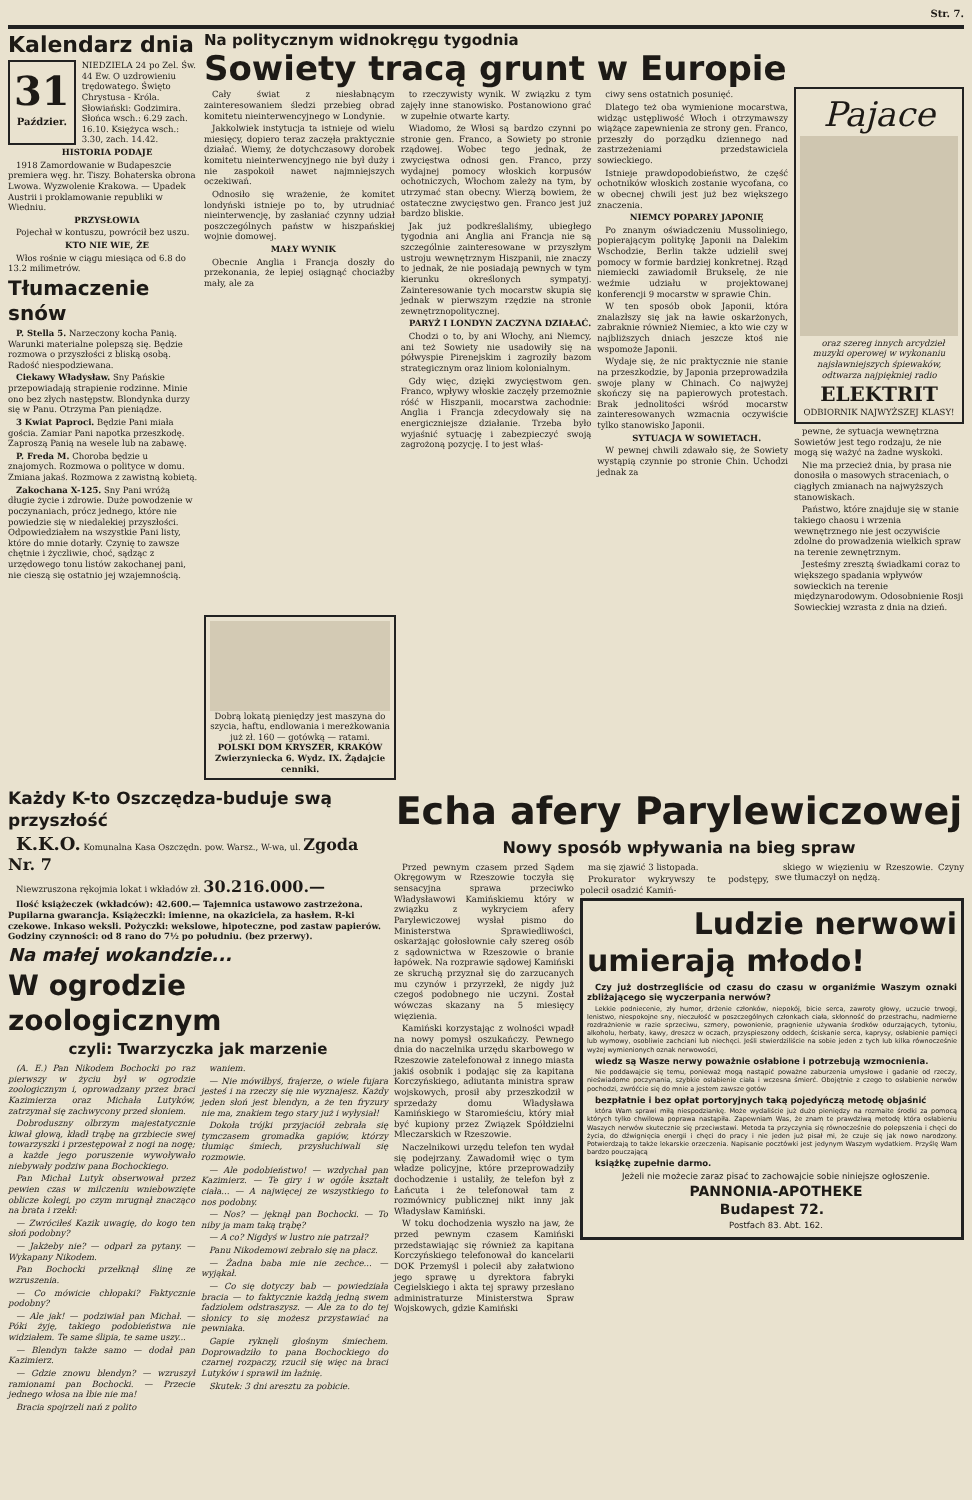Str. 7.
Kalendarz dnia
31
Paździer.
NIEDZIELA 24 po Zel. Św. 44 Ew. O uzdrowieniu trędowatego. Święto Chrystusa - Króla. Słowiański: Godzimira. Słońca wsch.: 6.29 zach. 16.10. Księżyca wsch.: 3.30, zach. 14.42.
HISTORIA PODAJE
1918 Zamordowanie w Budapeszcie premiera węg. hr. Tiszy. Bohaterska obrona Lwowa. Wyzwolenie Krakowa. — Upadek Austrii i proklamowanie republiki w Wiedniu.
PRZYSŁOWIA
Pojechał w kontuszu, powrócił bez uszu.
KTO NIE WIE, ŻE
Włos rośnie w ciągu miesiąca od 6.8 do 13.2 milimetrów.
Tłumaczenie snów
P. Stella 5. Narzeczony kocha Panią. Warunki materialne polepszą się. Będzie rozmowa o przyszłości z bliską osobą. Radość niespodziewana.
Ciekawy Władysław. Sny Pańskie przepowiadają strapienie rodzinne. Minie ono bez złych następstw. Blondynka durzy się w Panu. Otrzyma Pan pieniądze.
3 Kwiat Paproci. Będzie Pani miała gościa. Zamiar Pani napotka przeszkodę. Zaproszą Panią na wesele lub na zabawę.
P. Freda M. Choroba będzie u znajomych. Rozmowa o polityce w domu. Zmiana jakaś. Rozmowa z zawistną kobietą.
Zakochana X-125. Sny Pani wróżą długie życie i zdrowie. Duże powodzenie w poczynaniach, prócz jednego, które nie powiedzie się w niedalekiej przyszłości. Odpowiedziałem na wszystkie Pani listy, które do mnie dotarły. Czynię to zawsze chętnie i życzliwie, choć, sądząc z urzędowego tonu listów zakochanej pani, nie cieszą się ostatnio jej wzajemnością.
Na politycznym widnokręgu tygodnia
Sowiety tracą grunt w Europie
Cały świat z niesłabnącym zainteresowaniem śledzi przebieg obrad komitetu nieinterwencyjnego w Londynie.
Jakkolwiek instytucja ta istnieje od wielu miesięcy, dopiero teraz zaczęła praktycznie działać. Wiemy, że dotychczasowy dorobek komitetu nieinterwencyjnego nie był duży i nie zaspokoił nawet najmniejszych oczekiwań.
Odnosiło się wrażenie, że komitet londyński istnieje po to, by utrudniać nieinterwencję, by zasłaniać czynny udział poszczególnych państw w hiszpańskiej wojnie domowej.
MAŁY WYNIK
Obecnie Anglia i Francja doszły do przekonania, że lepiej osiągnąć chociażby mały, ale za
to rzeczywisty wynik. W związku z tym zajęły inne stanowisko. Postanowiono grać w zupełnie otwarte karty.
Wiadomo, że Włosi są bardzo czynni po stronie gen. Franco, a Sowiety po stronie rządowej. Wobec tego jednak, że zwycięstwa odnosi gen. Franco, przy wydajnej pomocy włoskich korpusów ochotniczych, Włochom zależy na tym, by utrzymać stan obecny. Wierzą bowiem, że ostateczne zwycięstwo gen. Franco jest już bardzo bliskie.
Jak już podkreślaliśmy, ubiegłego tygodnia ani Anglia ani Francja nie są szczególnie zainteresowane w przyszłym ustroju wewnętrznym Hiszpanii, nie znaczy to jednak, że nie posiadają pewnych w tym kierunku określonych sympatyj. Zainteresowanie tych mocarstw skupia się jednak w pierwszym rzędzie na stronie zewnętrznopolitycznej.
PARYŻ I LONDYN ZACZYNA DZIAŁAĆ.
Chodzi o to, by ani Włochy, ani Niemcy, ani też Sowiety nie usadowiły się na półwyspie Pirenejskim i zagroziły bazom strategicznym oraz liniom kolonialnym.
Gdy więc, dzięki zwycięstwom gen. Franco, wpływy włoskie zaczęły przemożnie róść w Hiszpanii, mocarstwa zachodnie: Anglia i Francja zdecydowały się na energiczniejsze działanie. Trzeba było wyjaśnić sytuację i zabezpieczyć swoją zagrożoną pozycję. I to jest właś-
ciwy sens ostatnich posunięć.
Dlatego też oba wymienione mocarstwa, widząc ustępliwość Włoch i otrzymawszy wiążące zapewnienia ze strony gen. Franco, przeszły do porządku dziennego nad zastrzeżeniami przedstawiciela sowieckiego.
Istnieje prawdopodobieństwo, że część ochotników włoskich zostanie wycofana, co w obecnej chwili jest już bez większego znaczenia.
NIEMCY POPARŁY JAPONIĘ
Po znanym oświadczeniu Mussoliniego, popierającym politykę Japonii na Dalekim Wschodzie, Berlin także udzielił swej pomocy w formie bardziej konkretnej. Rząd niemiecki zawiadomił Brukselę, że nie weźmie udziału w projektowanej konferencji 9 mocarstw w sprawie Chin.
W ten sposób obok Japonii, która znalazłszy się jak na ławie oskarżonych, zabraknie również Niemiec, a kto wie czy w najbliższych dniach jeszcze ktoś nie wspomoże Japonii.
Wydaje się, że nic praktycznie nie stanie na przeszkodzie, by Japonia przeprowadziła swoje plany w Chinach. Co najwyżej skończy się na papierowych protestach. Brak jednolitości wśród mocarstw zainteresowanych wzmacnia oczywiście tylko stanowisko Japonii.
SYTUACJA W SOWIETACH.
W pewnej chwili zdawało się, że Sowiety wystąpią czynnie po stronie Chin. Uchodzi jednak za
Pajace
oraz szereg innych arcydzieł muzyki operowej w wykonaniu najsławniejszych śpiewaków, odtwarza najpiękniej radio
ELEKTRIT
ODBIORNIK NAJWYŻSZEJ KLASY!
pewne, że sytuacja wewnętrzna Sowietów jest tego rodzaju, że nie mogą się ważyć na żadne wyskoki.
Nie ma przecież dnia, by prasa nie donosiła o masowych straceniach, o ciągłych zmianach na najwyższych stanowiskach.
Państwo, które znajduje się w stanie takiego chaosu i wrzenia wewnętrznego nie jest oczywiście zdolne do prowadzenia wielkich spraw na terenie zewnętrznym.
Jesteśmy zresztą świadkami coraz to większego spadania wpływów sowieckich na terenie międzynarodowym. Odosobnienie Rosji Sowieckiej wzrasta z dnia na dzień.
Dobrą lokatą pieniędzy jest maszyna do szycia, haftu, endlowania i mereżkowania już zł. 160 — gotówką — ratami.
POLSKI DOM KRYSZER, KRAKÓW Zwierzyniecka 6. Wydz. IX. Żądajcie cenniki.
Każdy K-to Oszczędza-buduje swą przyszłość
K.K.O. Komunalna Kasa Oszczędn. pow. Warsz., W-wa, ul. Zgoda Nr. 7
Niewzruszona rękojmia lokat i wkładów zł. 30.216.000.—
Ilość książeczek (wkładców): 42.600.— Tajemnica ustawowo zastrzeżona. Pupilarna gwarancja. Książeczki: imienne, na okaziciela, za hasłem. R-ki czekowe. Inkaso weksli. Pożyczki: wekslowe, hipoteczne, pod zastaw papierów. Godziny czynności: od 8 rano do 7½ po południu. (bez przerwy).
Na małej wokandzie...
W ogrodzie zoologicznym
czyli: Twarzyczka jak marzenie
(A. E.) Pan Nikodem Bochocki po raz pierwszy w życiu był w ogrodzie zoologicznym i, oprowadzany przez braci Kazimierza oraz Michała Lutyków, zatrzymał się zachwycony przed słoniem.
Dobroduszny olbrzym majestatycznie kiwał głową, kładł trąbę na grzbiecie swej towarzyszki i przestępował z nogi na nogę; a każde jego poruszenie wywoływało niebywały podziw pana Bochockiego.
Pan Michał Lutyk obserwował przez pewien czas w milczeniu wniebowzięte oblicze kolegi, po czym mrugnął znacząco na brata i rzekł:
— Zwróciłeś Kazik uwagię, do kogo ten słoń podobny?
— Jakżeby nie? — odparł za pytany. — Wykapany Nikodem.
Pan Bochocki przełknął ślinę ze wzruszenia.
— Co mówicie chłopaki? Faktycznie podobny?
— Ale jak! — podziwiał pan Michał. — Póki żyję, takiego podobieństwa nie widziałem. Te same ślipia, te same uszy...
— Blendyn także samo — dodał pan Kazimierz.
— Gdzie znowu blendyn? — wzruszył ramionami pan Bochocki. — Przecie jednego włosa na łbie nie ma!
Bracia spojrzeli nań z polito
waniem.
— Nie mówiłbyś, frajerze, o wiele fujara jesteś i na rzeczy się nie wyznajesz. Każdy jeden słoń jest blendyn, a że ten fryzury nie ma, znakiem tego stary już i wyłysiał!
Dokoła trójki przyjaciół zebrała się tymczasem gromadka gapiów, którzy tłumiąc śmiech, przysłuchiwali się rozmowie.
— Ale podobieństwo! — wzdychał pan Kazimierz. — Te giry i w ogóle kształt ciała... — A najwięcej ze wszystkiego to nos podobny.
— Nos? — jęknął pan Bochocki. — To niby ja mam taką trąbę?
— A co? Nigdyś w lustro nie patrzał?
Panu Nikodemowi zebrało się na płacz.
— Żadna baba mie nie zechce... — wyjąkał.
— Co się dotyczy bab — powiedziała bracia — to faktycznie każdą jedną swem fadziolem odstraszysz. — Ale za to do tej słonicy to się możesz przystawiać na pewniaka.
Gapie ryknęli głośnym śmiechem. Doprowadziło to pana Bochockiego do czarnej rozpaczy, rzucił się więc na braci Lutyków i sprawił im łaźnię.
Skutek: 3 dni aresztu za pobicie.
Echa afery Parylewiczowej
Nowy sposób wpływania na bieg spraw
Przed pewnym czasem przed Sądem Okręgowym w Rzeszowie toczyła się sensacyjna sprawa przeciwko Władysławowi Kamińskiemu który w związku z wykryciem afery Parylewiczowej wysłał pismo do Ministerstwa Sprawiedliwości, oskarżając gołosłownie cały szereg osób z sądownictwa w Rzeszowie o branie łapówek. Na rozprawie sądowej Kamiński ze skruchą przyznał się do zarzucanych mu czynów i przyrzekł, że nigdy już czegoś podobnego nie uczyni. Został wówczas skazany na 5 miesięcy więzienia.
Kamiński korzystając z wolności wpadł na nowy pomysł oszukańczy. Pewnego dnia do naczelnika urzędu skarbowego w Rzeszowie zatelefonował z innego miasta jakiś osobnik i podając się za kapitana Korczyńskiego, adiutanta ministra spraw wojskowych, prosił aby przeszkodził w sprzedaży domu Władysława Kamińskiego w Staromieściu, który miał być kupiony przez Związek Spółdzielni Mleczarskich w Rzeszowie.
Naczelnikowi urzędu telefon ten wydał się podejrzany. Zawadomił więc o tym władze policyjne, które przeprowadziły dochodzenie i ustaliły, że telefon był z Łańcuta i że telefonował tam z rozmównicy publicznej nikt inny jak Władysław Kamiński.
W toku dochodzenia wyszło na jaw, że przed pewnym czasem Kamiński przedstawiając się również za kapitana Korczyńskiego telefonował do kancelarii DOK Przemyśl i polecił aby załatwiono jego sprawę u dyrektora fabryki Cegielskiego i akta tej sprawy przesłano administraturze Ministerstwa Spraw Wojskowych, gdzie Kamiński
ma się zjawić 3 listopada.
Prokurator wykrywszy te podstępy, polecił osadzić Kamiń-
skiego w więzieniu w Rzeszowie. Czyny swe tłumaczył on nędzą.
Ludzie nerwowi
umierają młodo!
Czy już dostrzegliście od czasu do czasu w organiźmie Waszym oznaki zbliżającego się wyczerpania nerwów?
Lekkie podniecenie, zły humor, drżenie członków, niepokój, bicie serca, zawroty głowy, uczucie trwogi, lenistwo, niespokojne sny, nieczułość w poszczególnych członkach ciała, skłonność do przestrachu, nadmierne rozdrażnienie w razie sprzeciwu, szmery, powonienie, pragnienie używania środków odurzających, tytoniu, alkoholu, herbaty, kawy, dreszcz w oczach, przyspieszony oddech, ściskanie serca, kaprysy, osłabienie pamięci lub wymowy, osobliwie zachciani lub niechęci. Jeśli stwierdziliście na sobie jeden z tych lub kilka równocześnie wyżej wymienionych oznak nerwowości,
wiedz są Wasze nerwy poważnie osłabione i potrzebują wzmocnienia.
Nie poddawajcie się temu, ponieważ mogą nastąpić poważne zaburzenia umysłowe i gadanie od rzeczy, nieświadome poczynania, szybkie osłabienie ciała i wczesna śmierć. Obojętnie z czego to osłabienie nerwów pochodzi, zwróćcie się do mnie a jestem zawsze gotów
bezpłatnie i bez opłat portoryjnych taką pojedyńczą metodę objaśnić
która Wam sprawi miłą niespodziankę. Może wydaliście już dużo pieniędzy na rozmaite środki za pomocą których tylko chwilowa poprawa nastąpiła. Zapewniam Was, że znam te prawdziwą metodę która osłabieniu Waszych nerwów skutecznie się przeciwstawi. Metoda ta przyczynia się równocześnie do polepszenia i chęci do życia, do dźwignięcia energii i chęci do pracy i nie jeden już pisał mi, że czuje się jak nowo narodzony. Potwierdzają to także lekarskie orzeczenia. Napisanie pocztówki jest jedynym Waszym wydatkiem. Przyślę Wam bardzo pouczającą
książkę zupełnie darmo.
Jeżeli nie możecie zaraz pisać to zachowajcie sobie niniejsze ogłoszenie.
PANNONIA-APOTHEKE
Budapest 72.
Postfach 83. Abt. 162.